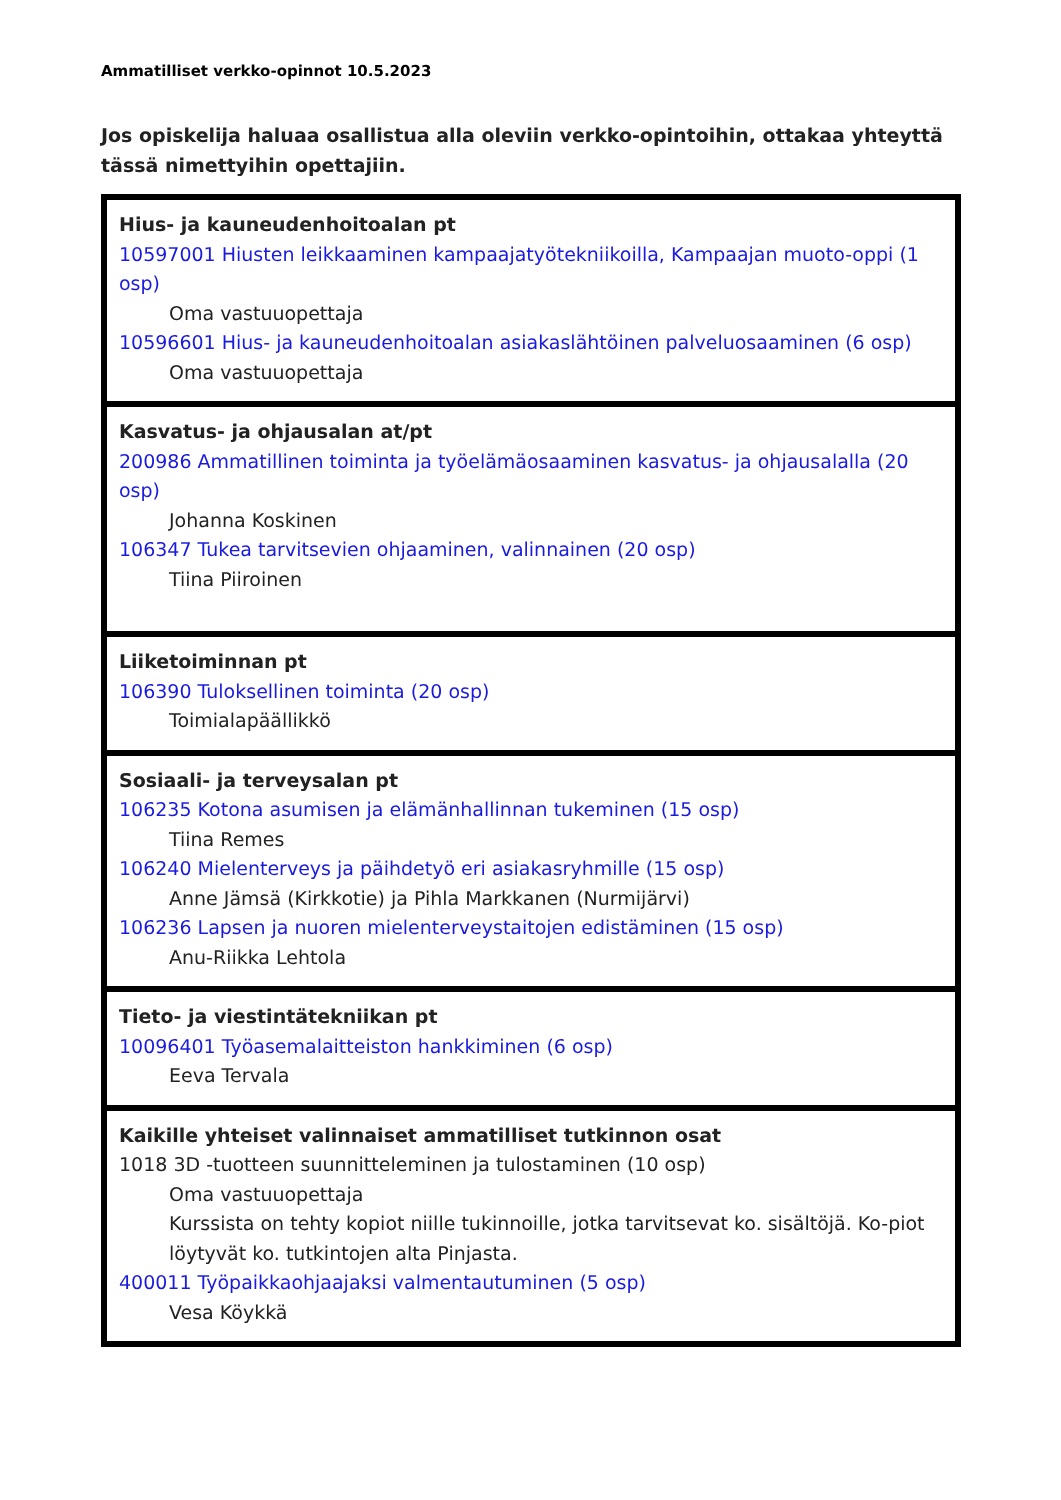Ammatilliset verkko-opinnot 10.5.2023
Jos opiskelija haluaa osallistua alla oleviin verkko-opintoihin, ottakaa yhteyttä tässä nimettyihin opettajiin.
| Hius- ja kauneudenhoitoalan pt 10597001 Hiusten leikkaaminen kampaajatyötekniikoilla, Kampaajan muoto-oppi (1 osp) Oma vastuuopettaja 10596601 Hius- ja kauneudenhoitoalan asiakaslähtöinen palveluosaaminen (6 osp) Oma vastuuopettaja |
| Kasvatus- ja ohjausalan at/pt 200986 Ammatillinen toiminta ja työelämäosaaminen kasvatus- ja ohjausalalla (20 osp) Johanna Koskinen 106347 Tukea tarvitsevien ohjaaminen, valinnainen (20 osp) Tiina Piiroinen |
| Liiketoiminnan pt 106390 Tuloksellinen toiminta (20 osp) Toimialapäällikkö |
| Sosiaali- ja terveysalan pt 106235 Kotona asumisen ja elämänhallinnan tukeminen (15 osp) Tiina Remes 106240 Mielenterveys ja päihdetyö eri asiakasryhmille (15 osp) Anne Jämsä (Kirkkotie) ja Pihla Markkanen (Nurmijärvi) 106236 Lapsen ja nuoren mielenterveystaitojen edistäminen (15 osp) Anu-Riikka Lehtola |
| Tieto- ja viestintätekniikan pt 10096401 Työasemalaitteiston hankkiminen (6 osp) Eeva Tervala |
| Kaikille yhteiset valinnaiset ammatilliset tutkinnon osat 1018 3D -tuotteen suunnitteleminen ja tulostaminen (10 osp) Oma vastuuopettaja Kurssista on tehty kopiot niille tukinnoille, jotka tarvitsevat ko. sisältöjä. Ko-piot löytyvät ko. tutkintojen alta Pinjasta. 400011 Työpaikkaohjaajaksi valmentautuminen (5 osp) Vesa Köykkä |